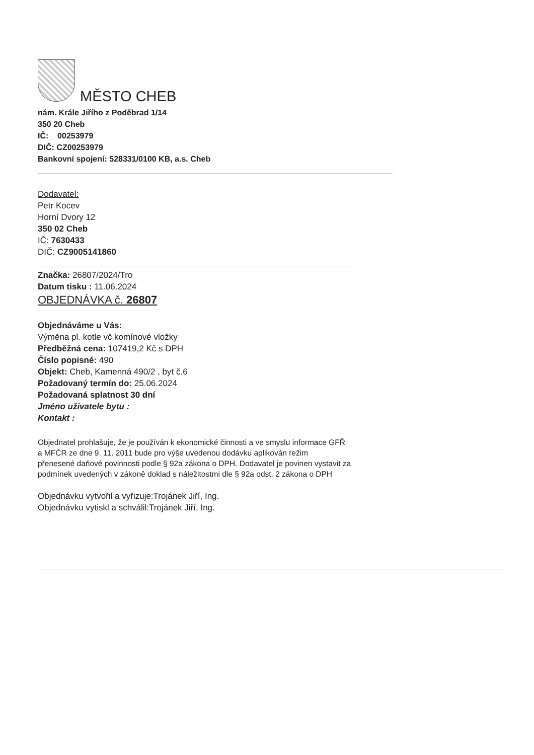MĚSTO CHEB
nám. Krále Jiřího z Poděbrad 1/14
350 20 Cheb
IČ: 00253979
DIČ: CZ00253979
Bankovní spojení: 528331/0100 KB, a.s. Cheb
Dodavatel:
Petr Kocev
Horní Dvory 12
350 02 Cheb
IČ: 7630433
DIČ: CZ9005141860
Značka: 26807/2024/Tro
Datum tisku : 11.06.2024
OBJEDNÁVKA č. 26807
Objednáváme u Vás:
Výměna pl. kotle vč komínové vložky
Předběžná cena: 107419,2 Kč s DPH
Číslo popisné: 490
Objekt: Cheb, Kamenná 490/2 , byt č.6
Požadovaný termín do: 25.06.2024
Požadovaná splatnost 30 dní
Jméno uživatele bytu :
Kontakt :
Objednatel prohlašuje, že je používán k ekonomické činnosti a ve smyslu informace GFŘ
a MFČR ze dne 9. 11. 2011 bude pro výše uvedenou dodávku aplikován režim
přenesené daňové povinnosti podle § 92a zákona o DPH. Dodavatel je povinen vystavit za
podmínek uvedených v zákoně doklad s náležitostmi dle § 92a odst. 2 zákona o DPH
Objednávku vytvořil a vyřizuje:Trojánek Jiří, Ing.
Objednávku vytiskl a schválil:Trojánek Jiří, Ing.